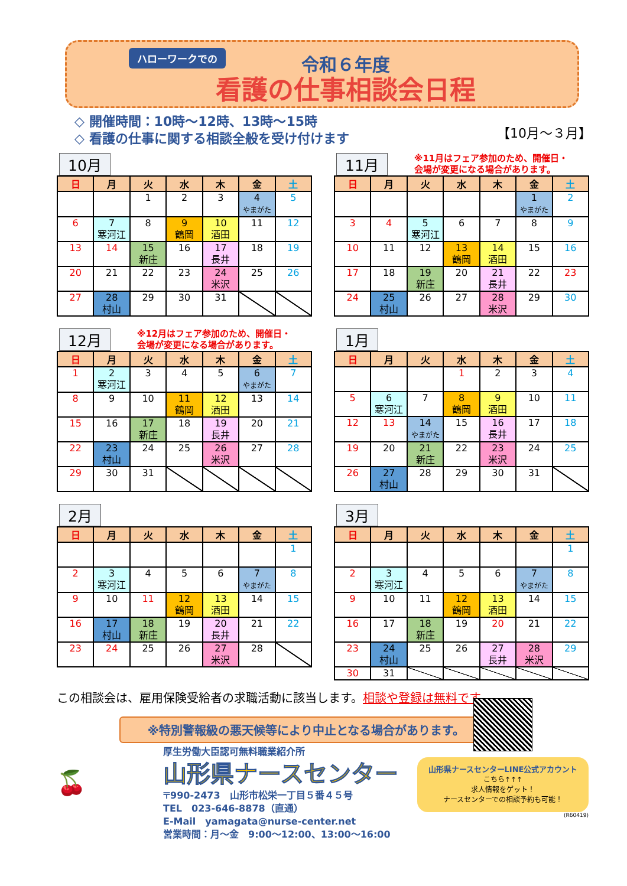ハローワークでの
令和６年度
看護の仕事相談会日程
◇ 開催時間：10時～12時、13時～15時
◇ 看護の仕事に関する相談全般を受け付けます
【10月～３月】
10月
| 日 | 月 | 火 | 水 | 木 | 金 | 土 |
| --- | --- | --- | --- | --- | --- | --- |
| | | 1 | 2 | 3 | 4 やまがた | 5 |
| 6 | 7 寒河江 | 8 | 9 鶴岡 | 10 酒田 | 11 | 12 |
| 13 | 14 | 15 新庄 | 16 | 17 長井 | 18 | 19 |
| 20 | 21 | 22 | 23 | 24 米沢 | 25 | 26 |
| 27 | 28 村山 | 29 | 30 | 31 | | |
11月 ※11月はフェア参加のため、開催日・
会場が変更になる場合があります。
| 日 | 月 | 火 | 水 | 木 | 金 | 土 |
| --- | --- | --- | --- | --- | --- | --- |
| | | | | | 1 やまがた | 2 |
| 3 | 4 | 5 寒河江 | 6 | 7 | 8 | 9 |
| 10 | 11 | 12 | 13 鶴岡 | 14 酒田 | 15 | 16 |
| 17 | 18 | 19 新庄 | 20 | 21 長井 | 22 | 23 |
| 24 | 25 村山 | 26 | 27 | 28 米沢 | 29 | 30 |
12月 ※12月はフェア参加のため、開催日・
会場が変更になる場合があります。
| 日 | 月 | 火 | 水 | 木 | 金 | 土 |
| --- | --- | --- | --- | --- | --- | --- |
| 1 | 2 寒河江 | 3 | 4 | 5 | 6 やまがた | 7 |
| 8 | 9 | 10 | 11 鶴岡 | 12 酒田 | 13 | 14 |
| 15 | 16 | 17 新庄 | 18 | 19 長井 | 20 | 21 |
| 22 | 23 村山 | 24 | 25 | 26 米沢 | 27 | 28 |
| 29 | 30 | 31 | | | | |
1月
| 日 | 月 | 火 | 水 | 木 | 金 | 土 |
| --- | --- | --- | --- | --- | --- | --- |
| | | | 1 | 2 | 3 | 4 |
| 5 | 6 寒河江 | 7 | 8 鶴岡 | 9 酒田 | 10 | 11 |
| 12 | 13 | 14 やまがた | 15 | 16 長井 | 17 | 18 |
| 19 | 20 | 21 新庄 | 22 | 23 米沢 | 24 | 25 |
| 26 | 27 村山 | 28 | 29 | 30 | 31 | |
2月
| 日 | 月 | 火 | 水 | 木 | 金 | 土 |
| --- | --- | --- | --- | --- | --- | --- |
| | | | | | | 1 |
| 2 | 3 寒河江 | 4 | 5 | 6 | 7 やまがた | 8 |
| 9 | 10 | 11 | 12 鶴岡 | 13 酒田 | 14 | 15 |
| 16 | 17 村山 | 18 新庄 | 19 | 20 長井 | 21 | 22 |
| 23 | 24 | 25 | 26 | 27 米沢 | 28 | |
3月
| 日 | 月 | 火 | 水 | 木 | 金 | 土 |
| --- | --- | --- | --- | --- | --- | --- |
| | | | | | | 1 |
| 2 | 3 寒河江 | 4 | 5 | 6 | 7 やまがた | 8 |
| 9 | 10 | 11 | 12 鶴岡 | 13 酒田 | 14 | 15 |
| 16 | 17 | 18 新庄 | 19 | 20 | 21 | 22 |
| 23 | 24 村山 | 25 | 26 | 27 長井 | 28 米沢 | 29 |
| 30 | 31 | | | | | |
この相談会は、雇用保険受給者の求職活動に該当します。相談や登録は無料です。
※特別警報級の悪天候等により中止となる場合があります。
🍒
厚生労働大臣認可無料職業紹介所
山形県ナースセンター
〒990-2473　山形市松栄一丁目５番４５号
TEL　023-646-8878（直通）
E-Mail　yamagata@nurse-center.net
営業時間：月～金　9:00～12:00、13:00～16:00
山形県ナースセンターLINE公式アカウント
こちら↑↑↑
求人情報をゲット！
ナースセンターでの相談予約も可能！
(R60419)